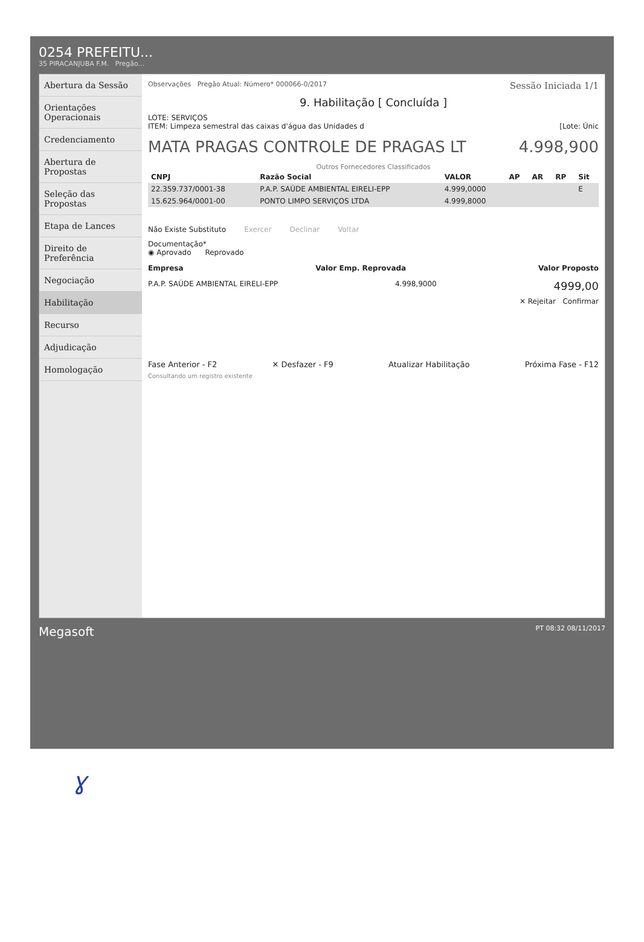0254 PREFEITU...
35 PIRACANJUBA F.M. Pregão...
Abertura da Sessão
Orientações Operacionais
Credenciamento
Abertura de Propostas
Seleção das Propostas
Etapa de Lances
Direito de Preferência
Negociação
Habilitação
Recurso
Adjudicação
Homologação
Observações Pregão Atual: Número* 000066-0/2017 Sessão Iniciada 1/1
9. Habilitação [ Concluída ]
LOTE: SERVIÇOS
ITEM: Limpeza semestral das caixas d'água das Unidades d [Lote: Únic
MATA PRAGAS CONTROLE DE PRAGAS LT 4.998,900
Outros Fornecedores Classificados
| CNPJ | Razão Social | VALOR | AP | AR | RP | Sit |
| --- | --- | --- | --- | --- | --- | --- |
| 22.359.737/0001-38 | P.A.P. SAÚDE AMBIENTAL EIRELI-EPP | 4.999,0000 | | | | E |
| 15.625.964/0001-00 | PONTO LIMPO SERVIÇOS LTDA | 4.999,8000 | | | | |
Não Existe Substituto Exercer Declinar Voltar
Documentação*
◉ Aprovado Reprovado
Empresa Valor Emp. Reprovada Valor Proposto
P.A.P. SAÚDE AMBIENTAL EIRELI-EPP 4.998,9000 4999,00
✕ Rejeitar Confirmar
Fase Anterior - F2 ✕ Desfazer - F9 Atualizar Habilitação Próxima Fase - F12
Consultando um registro existente
Megasoft PT 08:32 08/11/2017
ɣ